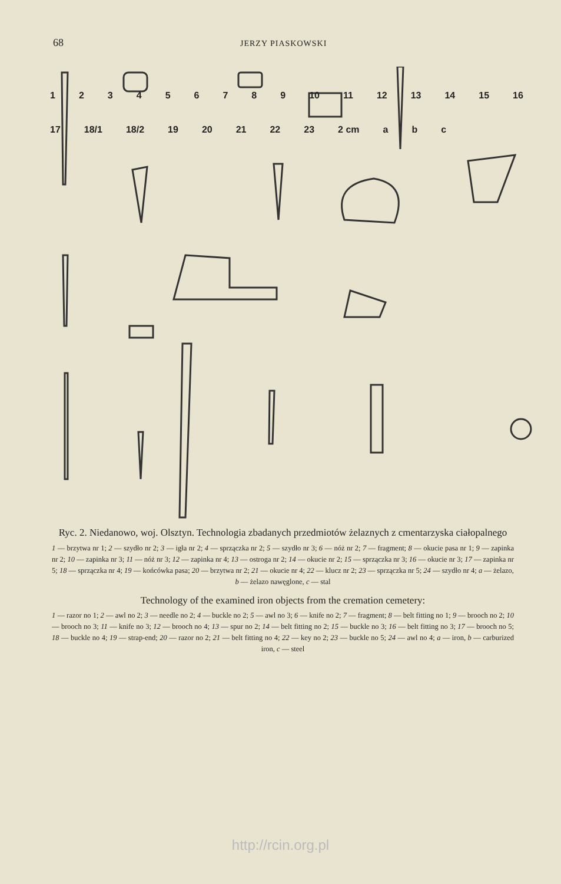68 JERZY PIASKOWSKI
123456789 10 11 12 13 14 15 16 17 18/1 18/2 19 20 21 22 23 2 cm a b c
Ryc. 2. Niedanowo, woj. Olsztyn. Technologia zbadanych przedmiotów żelaznych z cmentarzyska ciałopalnego
1 — brzytwa nr 1; 2 — szydło nr 2; 3 — igła nr 2; 4 — sprzączka nr 2; 5 — szydło nr 3; 6 — nóż nr 2; 7 — fragment; 8 — okucie pasa nr 1; 9 — zapinka nr 2; 10 — zapinka nr 3; 11 — nóż nr 3; 12 — zapinka nr 4; 13 — ostroga nr 2; 14 — okucie nr 2; 15 — sprzączka nr 3; 16 — okucie nr 3; 17 — zapinka nr 5; 18 — sprzączka nr 4; 19 — końcówka pasa; 20 — brzytwa nr 2; 21 — okucie nr 4; 22 — klucz nr 2; 23 — sprzączka nr 5; 24 — szydło nr 4; a — żelazo, b — żelazo nawęglone, c — stal
Technology of the examined iron objects from the cremation cemetery:
1 — razor no 1; 2 — awl no 2; 3 — needle no 2; 4 — buckle no 2; 5 — awl no 3; 6 — knife no 2; 7 — fragment; 8 — belt fitting no 1; 9 — brooch no 2; 10 — brooch no 3; 11 — knife no 3; 12 — brooch no 4; 13 — spur no 2; 14 — belt fitting no 2; 15 — buckle no 3; 16 — belt fitting no 3; 17 — brooch no 5; 18 — buckle no 4; 19 — strap-end; 20 — razor no 2; 21 — belt fitting no 4; 22 — key no 2; 23 — buckle no 5; 24 — awl no 4; a — iron, b — carburized iron, c — steel
http://rcin.org.pl